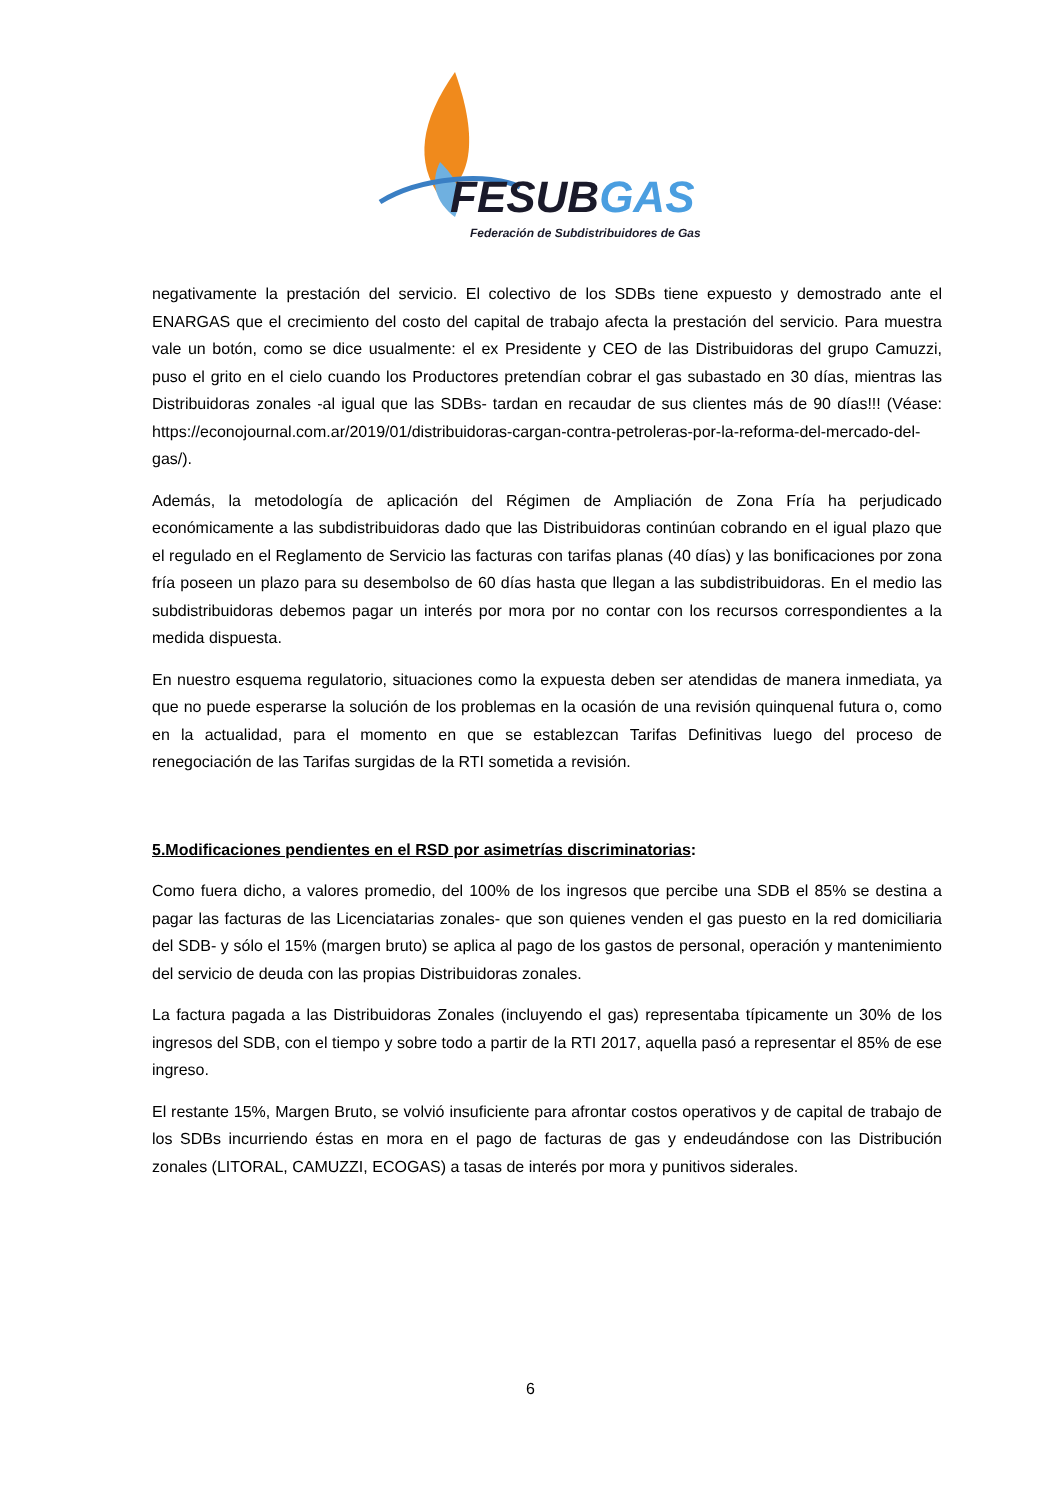FESUBGAS
Federación de Subdistribuidores de Gas
negativamente la prestación del servicio. El colectivo de los SDBs tiene expuesto y demostrado ante el ENARGAS que el crecimiento del costo del capital de trabajo afecta la prestación del servicio. Para muestra vale un botón, como se dice usualmente: el ex Presidente y CEO de las Distribuidoras del grupo Camuzzi, puso el grito en el cielo cuando los Productores pretendían cobrar el gas subastado en 30 días, mientras las Distribuidoras zonales -al igual que las SDBs- tardan en recaudar de sus clientes más de 90 días!!! (Véase: https://econojournal.com.ar/2019/01/distribuidoras-cargan-contra-petroleras-por-la-reforma-del-mercado-del-gas/).
Además, la metodología de aplicación del Régimen de Ampliación de Zona Fría ha perjudicado económicamente a las subdistribuidoras dado que las Distribuidoras continúan cobrando en el igual plazo que el regulado en el Reglamento de Servicio las facturas con tarifas planas (40 días) y las bonificaciones por zona fría poseen un plazo para su desembolso de 60 días hasta que llegan a las subdistribuidoras. En el medio las subdistribuidoras debemos pagar un interés por mora por no contar con los recursos correspondientes a la medida dispuesta.
En nuestro esquema regulatorio, situaciones como la expuesta deben ser atendidas de manera inmediata, ya que no puede esperarse la solución de los problemas en la ocasión de una revisión quinquenal futura o, como en la actualidad, para el momento en que se establezcan Tarifas Definitivas luego del proceso de renegociación de las Tarifas surgidas de la RTI sometida a revisión.
5.Modificaciones pendientes en el RSD por asimetrías discriminatorias:
Como fuera dicho, a valores promedio, del 100% de los ingresos que percibe una SDB el 85% se destina a pagar las facturas de las Licenciatarias zonales- que son quienes venden el gas puesto en la red domiciliaria del SDB- y sólo el 15% (margen bruto) se aplica al pago de los gastos de personal, operación y mantenimiento del servicio de deuda con las propias Distribuidoras zonales.
La factura pagada a las Distribuidoras Zonales (incluyendo el gas) representaba típicamente un 30% de los ingresos del SDB, con el tiempo y sobre todo a partir de la RTI 2017, aquella pasó a representar el 85% de ese ingreso.
El restante 15%, Margen Bruto, se volvió insuficiente para afrontar costos operativos y de capital de trabajo de los SDBs incurriendo éstas en mora en el pago de facturas de gas y endeudándose con las Distribución zonales (LITORAL, CAMUZZI, ECOGAS) a tasas de interés por mora y punitivos siderales.
6